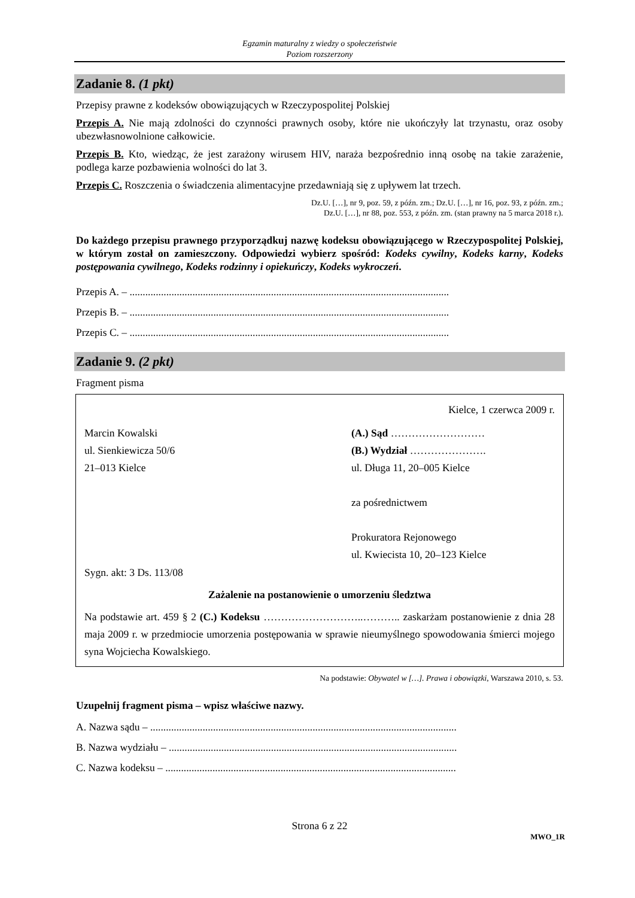Egzamin maturalny z wiedzy o społeczeństwie
Poziom rozszerzony
Zadanie 8. (1 pkt)
Przepisy prawne z kodeksów obowiązujących w Rzeczypospolitej Polskiej
Przepis A. Nie mają zdolności do czynności prawnych osoby, które nie ukończyły lat trzynastu, oraz osoby ubezwłasnowolnione całkowicie.
Przepis B. Kto, wiedząc, że jest zarażony wirusem HIV, naraża bezpośrednio inną osobę na takie zarażenie, podlega karze pozbawienia wolności do lat 3.
Przepis C. Roszczenia o świadczenia alimentacyjne przedawniają się z upływem lat trzech.
Dz.U. […], nr 9, poz. 59, z późn. zm.; Dz.U. […], nr 16, poz. 93, z późn. zm.;
Dz.U. […], nr 88, poz. 553, z późn. zm. (stan prawny na 5 marca 2018 r.).
Do każdego przepisu prawnego przyporządkuj nazwę kodeksu obowiązującego w Rzeczypospolitej Polskiej, w którym został on zamieszczony. Odpowiedzi wybierz spośród: Kodeks cywilny, Kodeks karny, Kodeks postępowania cywilnego, Kodeks rodzinny i opiekuńczy, Kodeks wykroczeń.
Przepis A. – ..........................................................................................................................
Przepis B. – ..........................................................................................................................
Przepis C. – ..........................................................................................................................
Zadanie 9. (2 pkt)
Fragment pisma
Kielce, 1 czerwca 2009 r.
Marcin Kowalski
ul. Sienkiewicza 50/6
21–013 Kielce
(A.) Sąd ………………………
(B.) Wydział ………………….
ul. Długa 11, 20–005 Kielce
za pośrednictwem
Prokuratora Rejonowego
ul. Kwiecista 10, 20–123 Kielce
Sygn. akt: 3 Ds. 113/08
Zażalenie na postanowienie o umorzeniu śledztwa
Na podstawie art. 459 § 2 (C.) Kodeksu ………………………..……….. zaskarżam postanowienie z dnia 28 maja 2009 r. w przedmiocie umorzenia postępowania w sprawie nieumyślnego spowodowania śmierci mojego syna Wojciecha Kowalskiego.
Na podstawie: Obywatel w […]. Prawa i obowiązki, Warszawa 2010, s. 53.
Uzupełnij fragment pisma – wpisz właściwe nazwy.
A. Nazwa sądu – .....................................................................................................................
B. Nazwa wydziału – ..............................................................................................................
C. Nazwa kodeksu – ...............................................................................................................
Strona 6 z 22
MWO_1R